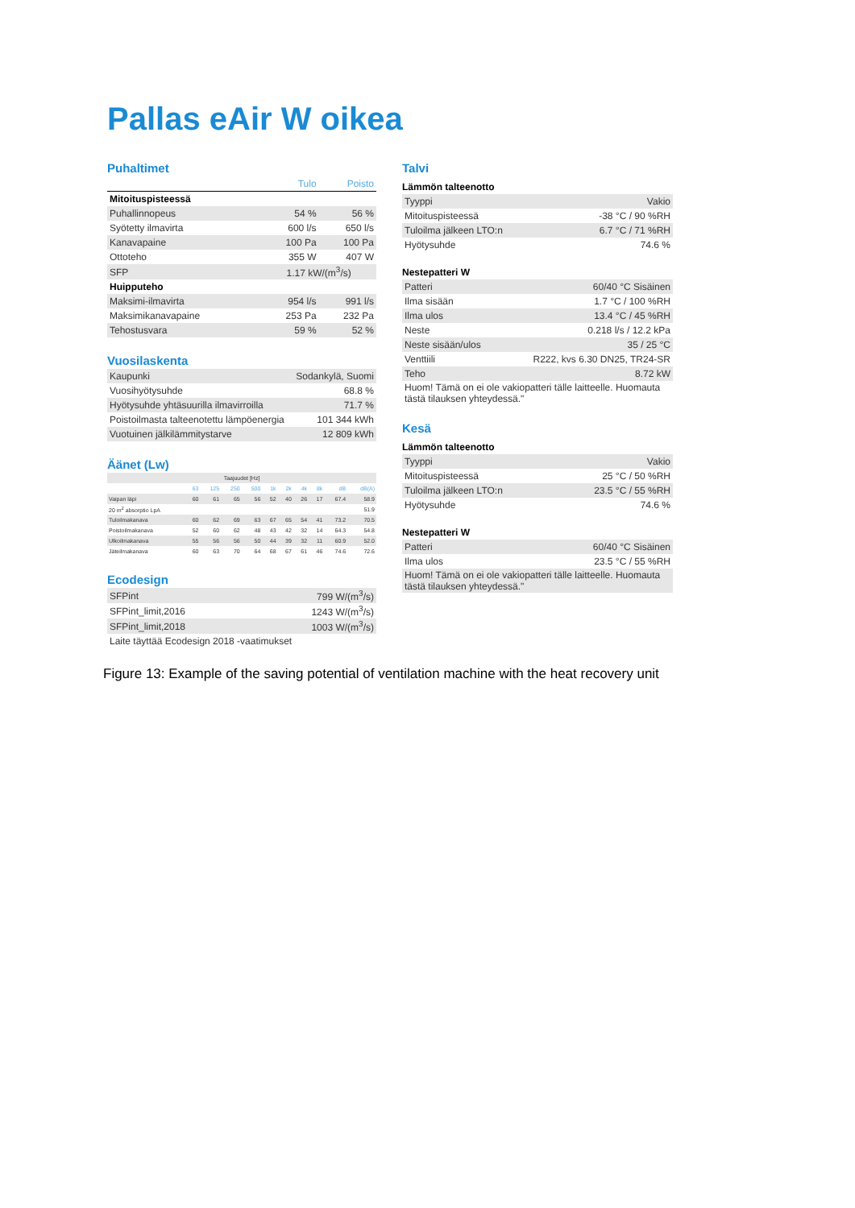Pallas eAir W oikea
Puhaltimet
| | Tulo | Poisto |
| --- | --- | --- |
| Mitoituspisteessä | | |
| Puhallinnopeus | 54 % | 56 % |
| Syötetty ilmavirta | 600 l/s | 650 l/s |
| Kanavapaine | 100 Pa | 100 Pa |
| Ottoteho | 355 W | 407 W |
| SFP | 1.17 kW/(m<sup>3</sup>/s) | |
| Huipputeho | | |
| Maksimi-ilmavirta | 954 l/s | 991 l/s |
| Maksimikanavapaine | 253 Pa | 232 Pa |
| Tehostusvara | 59 % | 52 % |
Vuosilaskenta
| Kaupunki | Sodankylä, Suomi |
| Vuosihyötysuhde | 68.8 % |
| Hyötysuhde yhtäsuurilla ilmavirroilla | 71.7 % |
| Poistoilmasta talteenotettu lämpöenergia | 101 344 kWh |
| Vuotuinen jälkilämmitystarve | 12 809 kWh |
Äänet (Lw)
| Taajuudet [Hz] | | | | | | | | | | |
| | 63 | 125 | 250 | 500 | 1k | 2k | 4k | 8k | dB | dB(A) |
| Vaipan läpi | 60 | 61 | 65 | 56 | 52 | 40 | 26 | 17 | 67.4 | 58.9 |
| 20 m<sup>2</sup> absorptio LpA | | | | | | | | | | 51.9 |
| Tuloilmakanava | 60 | 62 | 69 | 63 | 67 | 65 | 54 | 41 | 73.2 | 70.5 |
| Poistoilmakanava | 52 | 60 | 62 | 48 | 43 | 42 | 32 | 14 | 64.3 | 54.8 |
| Ulkoilmakanava | 55 | 56 | 56 | 50 | 44 | 39 | 32 | 11 | 60.9 | 52.0 |
| Jäteilmakanava | 60 | 63 | 70 | 64 | 68 | 67 | 61 | 46 | 74.6 | 72.6 |
Ecodesign
| SFPint | 799 W/(m<sup>3</sup>/s) |
| SFPint_limit,2016 | 1243 W/(m<sup>3</sup>/s) |
| SFPint_limit,2018 | 1003 W/(m<sup>3</sup>/s) |
| Laite täyttää Ecodesign 2018 -vaatimukset | |
Talvi
Lämmön talteenotto
| Tyyppi | Vakio |
| Mitoituspisteessä | -38 °C / 90 %RH |
| Tuloilma jälkeen LTO:n | 6.7 °C / 71 %RH |
| Hyötysuhde | 74.6 % |
Nestepatteri W
| Patteri | 60/40 °C Sisäinen |
| Ilma sisään | 1.7 °C / 100 %RH |
| Ilma ulos | 13.4 °C / 45 %RH |
| Neste | 0.218 l/s / 12.2 kPa |
| Neste sisään/ulos | 35 / 25 °C |
| Venttiili | R222, kvs 6.30 DN25, TR24-SR |
| Teho | 8.72 kW |
| Huom! Tämä on ei ole vakiopatteri tälle laitteelle. Huomauta tästä tilauksen yhteydessä." | |
Kesä
Lämmön talteenotto
| Tyyppi | Vakio |
| Mitoituspisteessä | 25 °C / 50 %RH |
| Tuloilma jälkeen LTO:n | 23.5 °C / 55 %RH |
| Hyötysuhde | 74.6 % |
Nestepatteri W
| Patteri | 60/40 °C Sisäinen |
| Ilma ulos | 23.5 °C / 55 %RH |
| Huom! Tämä on ei ole vakiopatteri tälle laitteelle. Huomauta tästä tilauksen yhteydessä." | |
Figure 13: Example of the saving potential of ventilation machine with the heat recovery unit